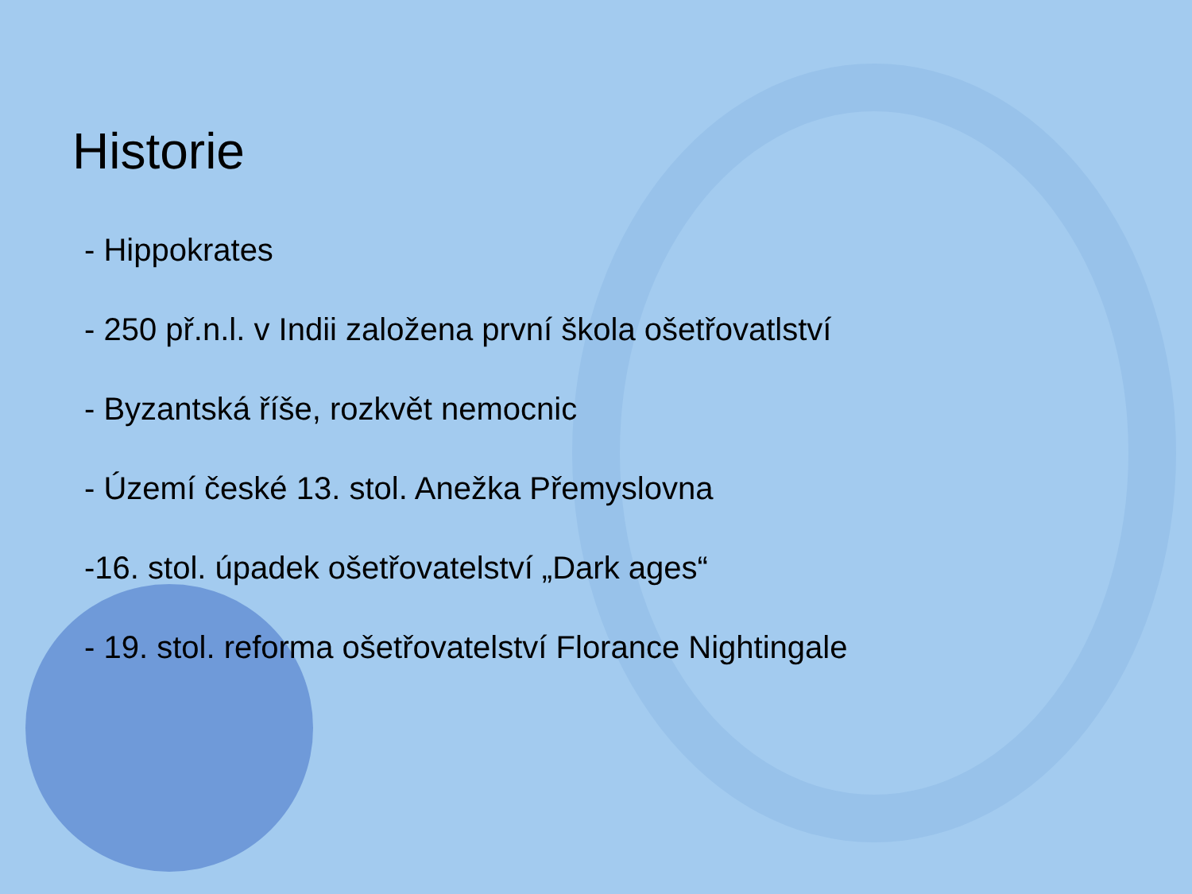Historie
- Hippokrates
- 250 př.n.l. v Indii založena první škola ošetřovatlství
- Byzantská říše, rozkvět nemocnic
- Území české 13. stol. Anežka Přemyslovna
-16. stol. úpadek ošetřovatelství „Dark ages“
- 19. stol. reforma ošetřovatelství Florance Nightingale